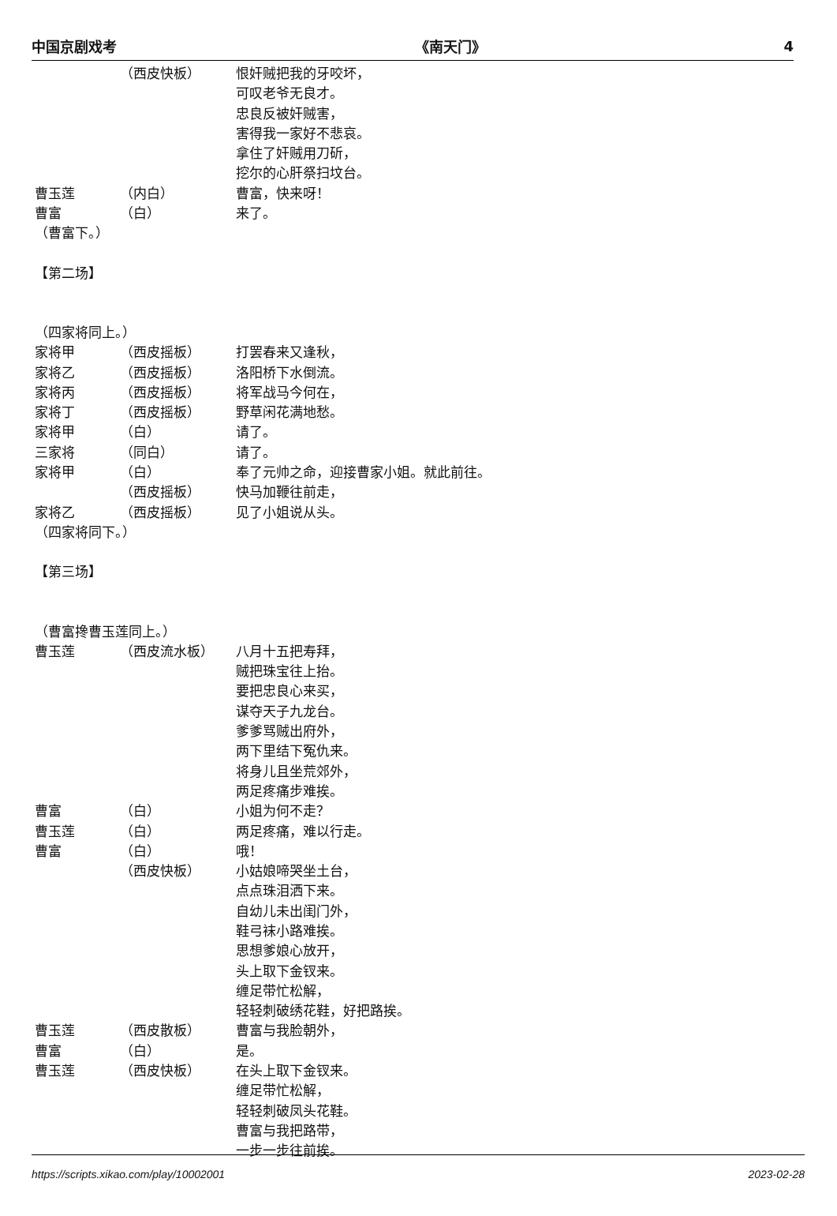中国京剧戏考 《南天门》 4
（西皮快板） 恨奸贼把我的牙咬坏，
可叹老爷无良才。
忠良反被奸贼害，
害得我一家好不悲哀。
拿住了奸贼用刀斫，
挖尔的心肝祭扫坟台。
曹玉莲 （内白） 曹富，快来呀！
曹富 （白） 来了。
（曹富下。）
【第二场】
（四家将同上。）
家将甲 （西皮摇板） 打罢春来又逢秋，
家将乙 （西皮摇板） 洛阳桥下水倒流。
家将丙 （西皮摇板） 将军战马今何在，
家将丁 （西皮摇板） 野草闲花满地愁。
家将甲 （白） 请了。
三家将 （同白） 请了。
家将甲 （白） 奉了元帅之命，迎接曹家小姐。就此前往。
（西皮摇板） 快马加鞭往前走，
家将乙 （西皮摇板） 见了小姐说从头。
（四家将同下。）
【第三场】
（曹富搀曹玉莲同上。）
曹玉莲 （西皮流水板） 八月十五把寿拜，
贼把珠宝往上抬。
要把忠良心来买，
谋夺天子九龙台。
爹爹骂贼出府外，
两下里结下冤仇来。
将身儿且坐荒郊外，
两足疼痛步难挨。
曹富 （白） 小姐为何不走？
曹玉莲 （白） 两足疼痛，难以行走。
曹富 （白） 哦！
（西皮快板） 小姑娘啼哭坐土台，
点点珠泪洒下来。
自幼儿未出闺门外，
鞋弓袜小路难挨。
思想爹娘心放开，
头上取下金钗来。
缠足带忙松解，
轻轻刺破绣花鞋，好把路挨。
曹玉莲 （西皮散板） 曹富与我脸朝外，
曹富 （白） 是。
曹玉莲 （西皮快板） 在头上取下金钗来。
缠足带忙松解，
轻轻刺破凤头花鞋。
曹富与我把路带，
一步一步往前挨。
https://scripts.xikao.com/play/10002001 2023-02-28